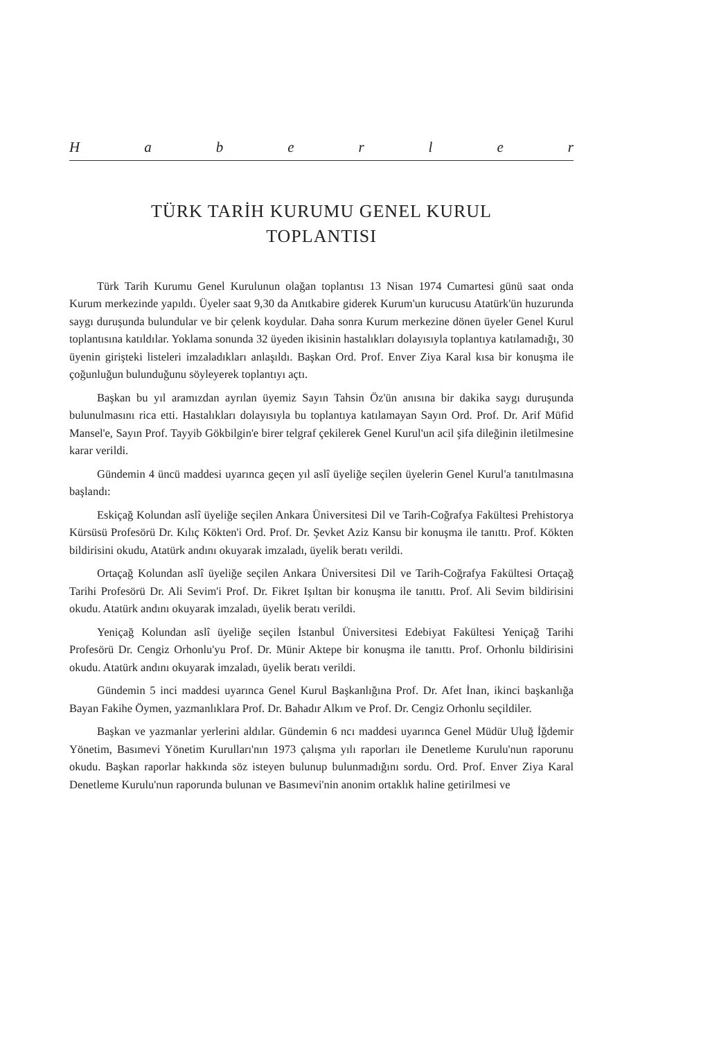Haberler
TÜRK TARİH KURUMU GENEL KURUL
TOPLANTISI
Türk Tarih Kurumu Genel Kurulunun olağan toplantısı 13 Nisan 1974 Cumartesi günü saat onda Kurum merkezinde yapıldı. Üyeler saat 9,30 da Anıtkabire giderek Kurum'un kurucusu Atatürk'ün huzurunda saygı duruşunda bulundular ve bir çelenk koydular. Daha sonra Kurum merkezine dönen üyeler Genel Kurul toplantısına katıldılar. Yoklama sonunda 32 üyeden ikisinin hastalıkları dolayısıyla toplantıya katılamadığı, 30 üyenin girişteki listeleri imzaladıkları anlaşıldı. Başkan Ord. Prof. Enver Ziya Karal kısa bir konuşma ile çoğunluğun bulunduğunu söyleyerek toplantıyı açtı.
Başkan bu yıl aramızdan ayrılan üyemiz Sayın Tahsin Öz'ün anısına bir dakika saygı duruşunda bulunulmasını rica etti. Hastalıkları dolayısıyla bu toplantıya katılamayan Sayın Ord. Prof. Dr. Arif Müfid Mansel'e, Sayın Prof. Tayyib Gökbilgin'e birer telgraf çekilerek Genel Kurul'un acil şifa dileğinin iletilmesine karar verildi.
Gündemin 4 üncü maddesi uyarınca geçen yıl aslî üyeliğe seçilen üyelerin Genel Kurul'a tanıtılmasına başlandı:
Eskiçağ Kolundan aslî üyeliğe seçilen Ankara Üniversitesi Dil ve Tarih-Coğrafya Fakültesi Prehistorya Kürsüsü Profesörü Dr. Kılıç Kökten'i Ord. Prof. Dr. Şevket Aziz Kansu bir konuşma ile tanıttı. Prof. Kökten bildirisini okudu, Atatürk andını okuyarak imzaladı, üyelik beratı verildi.
Ortaçağ Kolundan aslî üyeliğe seçilen Ankara Üniversitesi Dil ve Tarih-Coğrafya Fakültesi Ortaçağ Tarihi Profesörü Dr. Ali Sevim'i Prof. Dr. Fikret Işıltan bir konuşma ile tanıttı. Prof. Ali Sevim bildirisini okudu. Atatürk andını okuyarak imzaladı, üyelik beratı verildi.
Yeniçağ Kolundan aslî üyeliğe seçilen İstanbul Üniversitesi Edebiyat Fakültesi Yeniçağ Tarihi Profesörü Dr. Cengiz Orhonlu'yu Prof. Dr. Münir Aktepe bir konuşma ile tanıttı. Prof. Orhonlu bildirisini okudu. Atatürk andını okuyarak imzaladı, üyelik beratı verildi.
Gündemin 5 inci maddesi uyarınca Genel Kurul Başkanlığına Prof. Dr. Afet İnan, ikinci başkanlığa Bayan Fakihe Öymen, yazmanlıklara Prof. Dr. Bahadır Alkım ve Prof. Dr. Cengiz Orhonlu seçildiler.
Başkan ve yazmanlar yerlerini aldılar. Gündemin 6 ncı maddesi uyarınca Genel Müdür Uluğ İğdemir Yönetim, Basımevi Yönetim Kurulları'nın 1973 çalışma yılı raporları ile Denetleme Kurulu'nun raporunu okudu. Başkan raporlar hakkında söz isteyen bulunup bulunmadığını sordu. Ord. Prof. Enver Ziya Karal Denetleme Kurulu'nun raporunda bulunan ve Basımevi'nin anonim ortaklık haline getirilmesi ve